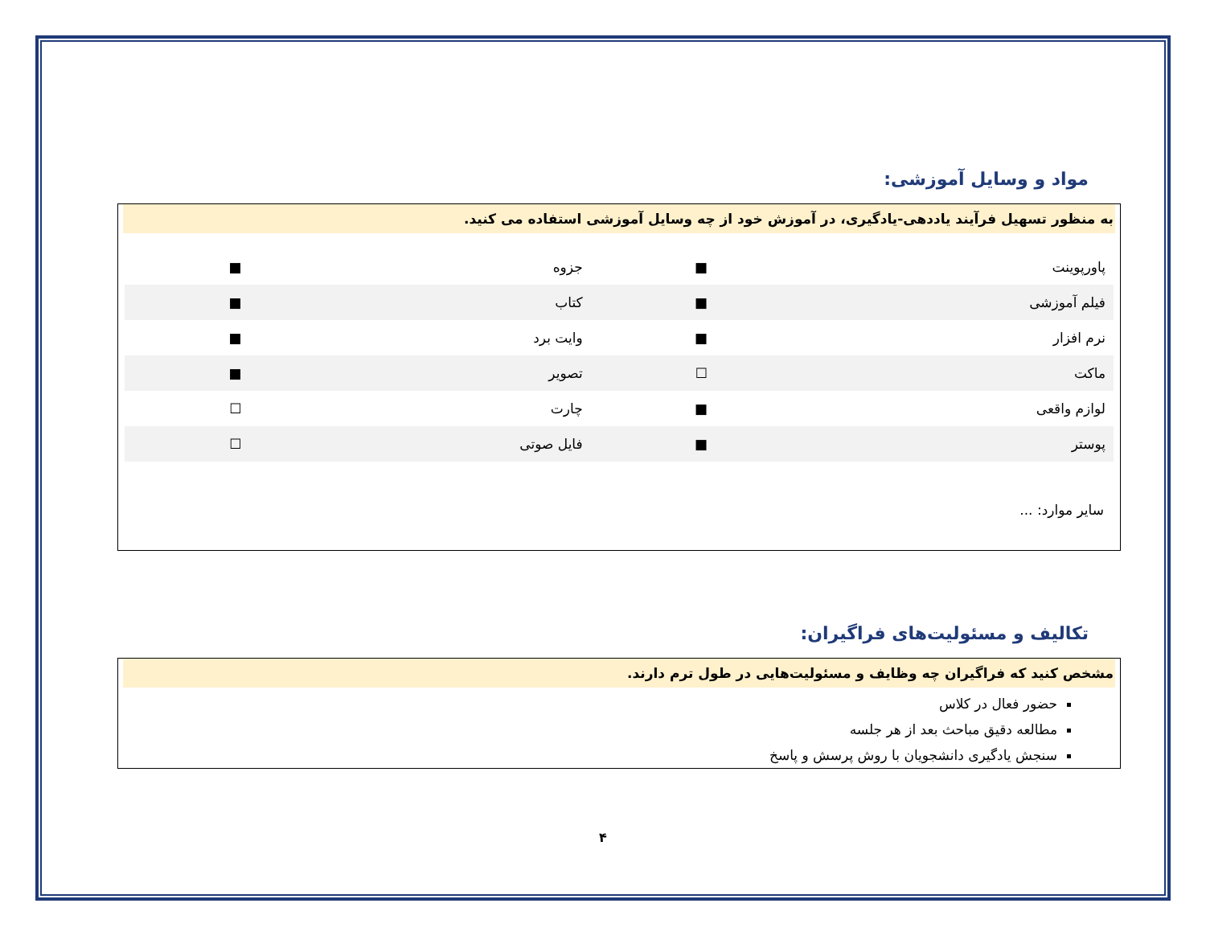مواد و وسایل آموزشی:
به منظور تسهیل فرآیند یاددهی-یادگیری، در آموزش خود از چه وسایل آموزشی استفاده می کنید.
| پاورپوینت | ■ | جزوه | ■ |
| فیلم آموزشی | ■ | کتاب | ■ |
| نرم افزار | ■ | وایت برد | ■ |
| ماکت | ☐ | تصویر | ■ |
| لوازم واقعی | ■ | چارت | ☐ |
| پوستر | ■ | فایل صوتی | ☐ |
سایر موارد: ...
تکالیف و مسئولیت‌های فراگیران:
مشخص کنید که فراگیران چه وظایف و مسئولیت‌هایی در طول ترم دارند.
حضور فعال در کلاس
مطالعه دقیق مباحث بعد از هر جلسه
سنجش یادگیری دانشجویان با روش پرسش و پاسخ
۴